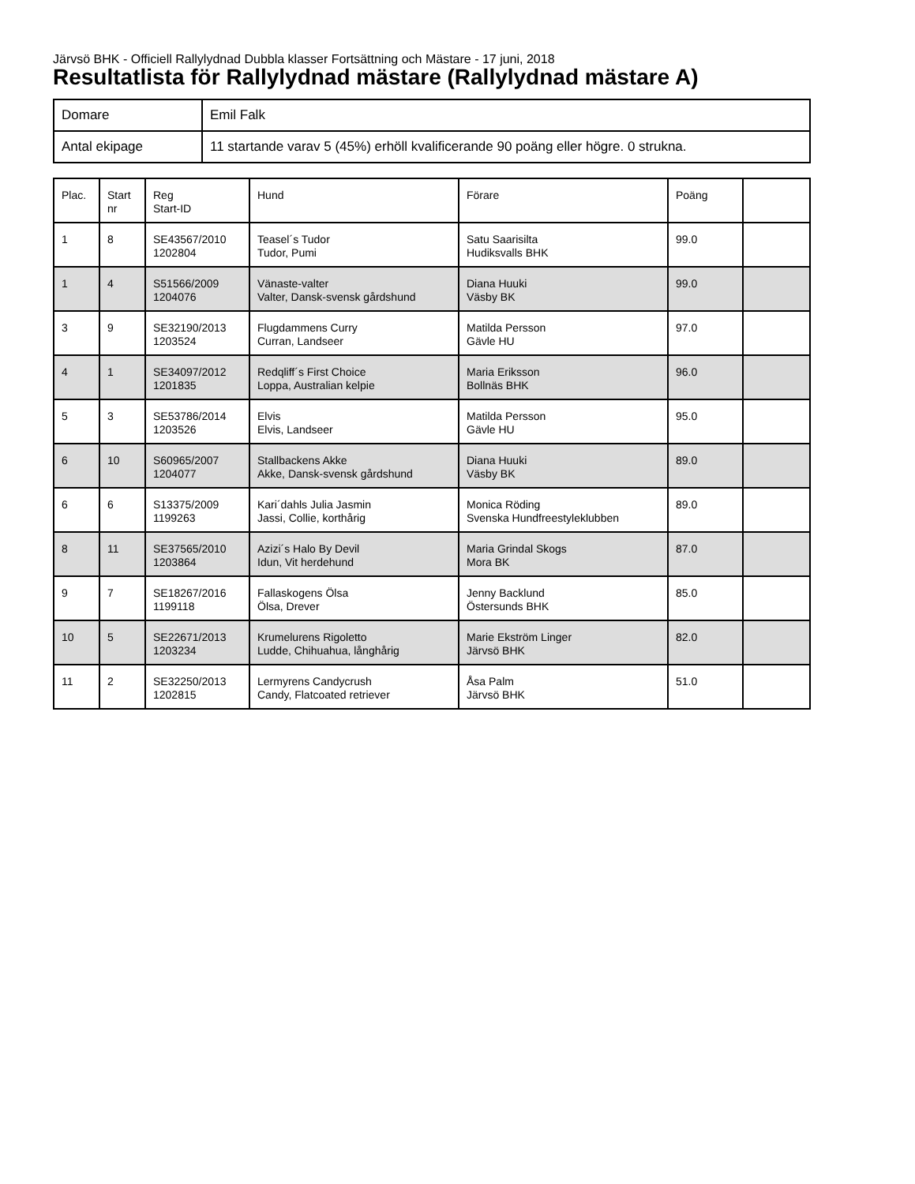Järvsö BHK - Officiell Rallylydnad Dubbla klasser Fortsättning och Mästare - 17 juni, 2018
Resultatlista för Rallylydnad mästare (Rallylydnad mästare A)
| Domare | Emil Falk |
| Antal ekipage | 11 startande varav 5 (45%) erhöll kvalificerande 90 poäng eller högre. 0 strukna. |
| Plac. | Start nr | Reg Start-ID | Hund | Förare | Poäng | |
| --- | --- | --- | --- | --- | --- | --- |
| 1 | 8 | SE43567/2010 1202804 | Teasel´s Tudor Tudor, Pumi | Satu Saarisilta Hudiksvalls BHK | 99.0 | |
| 1 | 4 | S51566/2009 1204076 | Vänaste-valter Valter, Dansk-svensk gårdshund | Diana Huuki Väsby BK | 99.0 | |
| 3 | 9 | SE32190/2013 1203524 | Flugdammens Curry Curran, Landseer | Matilda Persson Gävle HU | 97.0 | |
| 4 | 1 | SE34097/2012 1201835 | Redqliff´s First Choice Loppa, Australian kelpie | Maria Eriksson Bollnäs BHK | 96.0 | |
| 5 | 3 | SE53786/2014 1203526 | Elvis Elvis, Landseer | Matilda Persson Gävle HU | 95.0 | |
| 6 | 10 | S60965/2007 1204077 | Stallbackens Akke Akke, Dansk-svensk gårdshund | Diana Huuki Väsby BK | 89.0 | |
| 6 | 6 | S13375/2009 1199263 | Kari´dahls Julia Jasmin Jassi, Collie, korthårig | Monica Röding Svenska Hundfreestyleklubben | 89.0 | |
| 8 | 11 | SE37565/2010 1203864 | Azizi´s Halo By Devil Idun, Vit herdehund | Maria Grindal Skogs Mora BK | 87.0 | |
| 9 | 7 | SE18267/2016 1199118 | Fallaskogens Ölsa Ölsa, Drever | Jenny Backlund Östersunds BHK | 85.0 | |
| 10 | 5 | SE22671/2013 1203234 | Krumelurens Rigoletto Ludde, Chihuahua, långhårig | Marie Ekström Linger Järvsö BHK | 82.0 | |
| 11 | 2 | SE32250/2013 1202815 | Lermyrens Candycrush Candy, Flatcoated retriever | Åsa Palm Järvsö BHK | 51.0 | |